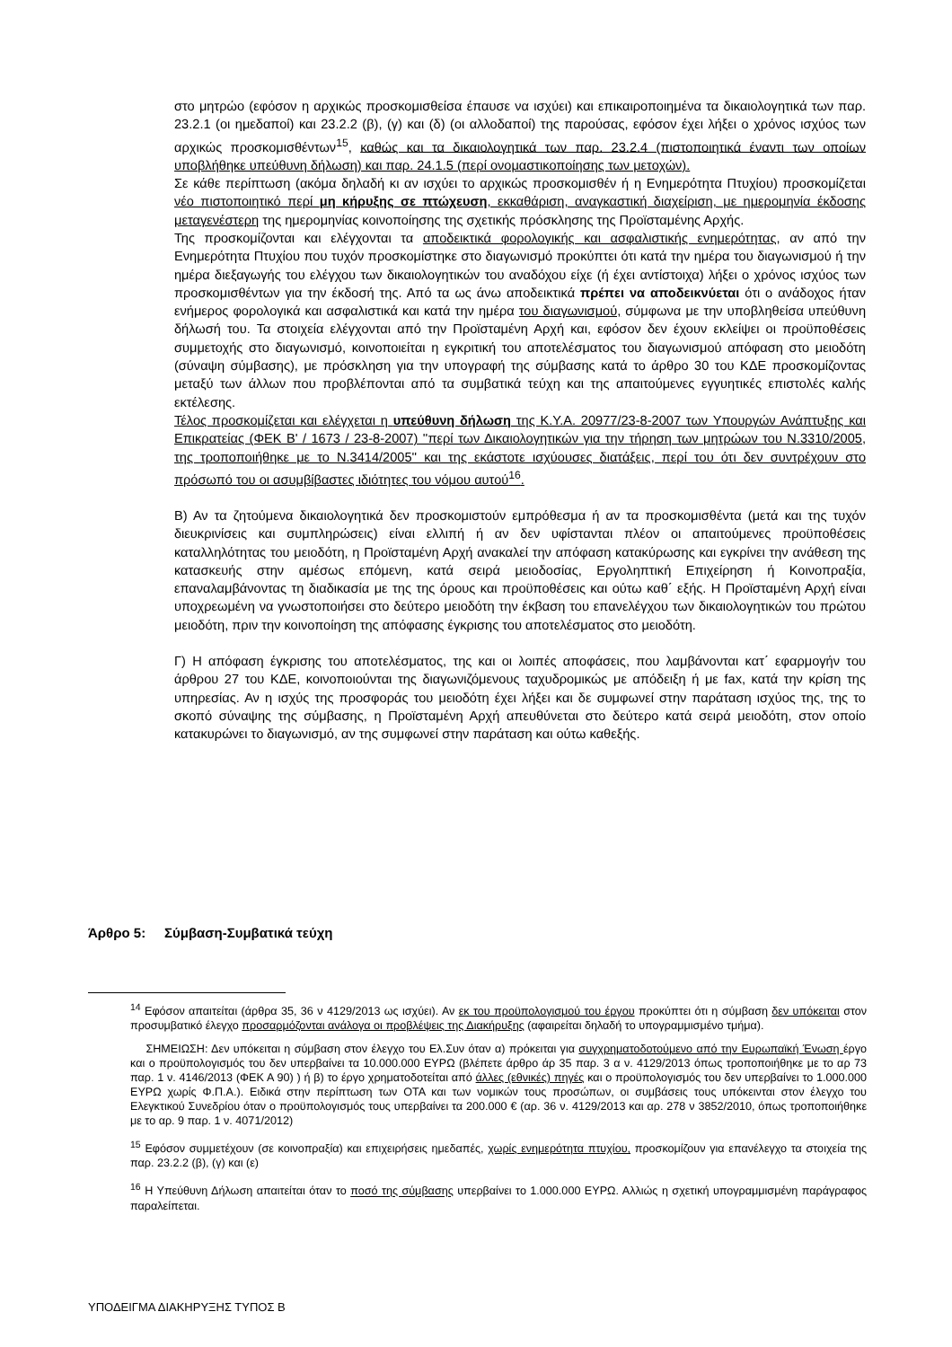στο μητρώο (εφόσον η αρχικώς προσκομισθείσα έπαυσε να ισχύει) και επικαιροποιημένα τα δικαιολογητικά των παρ. 23.2.1 (οι ημεδαποί) και 23.2.2 (β), (γ) και (δ) (οι αλλοδαποί) της παρούσας, εφόσον έχει λήξει ο χρόνος ισχύος των αρχικώς προσκομισθέντων<sup>15</sup>, καθώς και τα δικαιολογητικά των παρ. 23.2.4 (πιστοποιητικά έναντι των οποίων υποβλήθηκε υπεύθυνη δήλωση) και παρ. 24.1.5 (περί ονομαστικοποίησης των μετοχών).
Σε κάθε περίπτωση (ακόμα δηλαδή κι αν ισχύει το αρχικώς προσκομισθέν ή η Ενημερότητα Πτυχίου) προσκομίζεται νέο πιστοποιητικό περί μη κήρυξης σε πτώχευση, εκκαθάριση, αναγκαστική διαχείριση, με ημερομηνία έκδοσης μεταγενέστερη της ημερομηνίας κοινοποίησης της σχετικής πρόσκλησης της Προϊσταμένης Αρχής.
Της προσκομίζονται και ελέγχονται τα αποδεικτικά φορολογικής και ασφαλιστικής ενημερότητας, αν από την Ενημερότητα Πτυχίου που τυχόν προσκομίστηκε στο διαγωνισμό προκύπτει ότι κατά την ημέρα του διαγωνισμού ή την ημέρα διεξαγωγής του ελέγχου των δικαιολογητικών του αναδόχου είχε (ή έχει αντίστοιχα) λήξει ο χρόνος ισχύος των προσκομισθέντων για την έκδοσή της. Από τα ως άνω αποδεικτικά πρέπει να αποδεικνύεται ότι ο ανάδοχος ήταν ενήμερος φορολογικά και ασφαλιστικά και κατά την ημέρα του διαγωνισμού, σύμφωνα με την υποβληθείσα υπεύθυνη δήλωσή του. Τα στοιχεία ελέγχονται από την Προϊσταμένη Αρχή και, εφόσον δεν έχουν εκλείψει οι προϋποθέσεις συμμετοχής στο διαγωνισμό, κοινοποιείται η εγκριτική του αποτελέσματος του διαγωνισμού απόφαση στο μειοδότη (σύναψη σύμβασης), με πρόσκληση για την υπογραφή της σύμβασης κατά το άρθρο 30 του ΚΔΕ προσκομίζοντας μεταξύ των άλλων που προβλέπονται από τα συμβατικά τεύχη και της απαιτούμενες εγγυητικές επιστολές καλής εκτέλεσης.
Τέλος προσκομίζεται και ελέγχεται η υπεύθυνη δήλωση της Κ.Υ.Α. 20977/23-8-2007 των Υπουργών Ανάπτυξης και Επικρατείας (ΦΕΚ Β' / 1673 / 23-8-2007) ''περί των Δικαιολογητικών για την τήρηση των μητρώων του Ν.3310/2005, της τροποποιήθηκε με το Ν.3414/2005'' και της εκάστοτε ισχύουσες διατάξεις, περί του ότι δεν συντρέχουν στο πρόσωπό του οι ασυμβίβαστες ιδιότητες του νόμου αυτού<sup>16</sup>.
Β) Αν τα ζητούμενα δικαιολογητικά δεν προσκομιστούν εμπρόθεσμα ή αν τα προσκομισθέντα (μετά και της τυχόν διευκρινίσεις και συμπληρώσεις) είναι ελλιπή ή αν δεν υφίστανται πλέον οι απαιτούμενες προϋποθέσεις καταλληλότητας του μειοδότη, η Προϊσταμένη Αρχή ανακαλεί την απόφαση κατακύρωσης και εγκρίνει την ανάθεση της κατασκευής στην αμέσως επόμενη, κατά σειρά μειοδοσίας, Εργοληπτική Επιχείρηση ή Κοινοπραξία, επαναλαμβάνοντας τη διαδικασία με της της όρους και προϋποθέσεις και ούτω καθ΄ εξής. Η Προϊσταμένη Αρχή είναι υποχρεωμένη να γνωστοποιήσει στο δεύτερο μειοδότη την έκβαση του επανελέγχου των δικαιολογητικών του πρώτου μειοδότη, πριν την κοινοποίηση της απόφασης έγκρισης του αποτελέσματος στο μειοδότη.
Γ) Η απόφαση έγκρισης του αποτελέσματος, της και οι λοιπές αποφάσεις, που λαμβάνονται κατ΄ εφαρμογήν του άρθρου 27 του ΚΔΕ, κοινοποιούνται της διαγωνιζόμενους ταχυδρομικώς με απόδειξη ή με fax, κατά την κρίση της υπηρεσίας. Αν η ισχύς της προσφοράς του μειοδότη έχει λήξει και δε συμφωνεί στην παράταση ισχύος της, της το σκοπό σύναψης της σύμβασης, η Προϊσταμένη Αρχή απευθύνεται στο δεύτερο κατά σειρά μειοδότη, στον οποίο κατακυρώνει το διαγωνισμό, αν της συμφωνεί στην παράταση και ούτω καθεξής.
Άρθρο 5: Σύμβαση-Συμβατικά τεύχη
<sup>14</sup> Εφόσον απαιτείται (άρθρα 35, 36 ν 4129/2013 ως ισχύει). Αν εκ του προϋπολογισμού του έργου προκύπτει ότι η σύμβαση δεν υπόκειται στον προσυμβατικό έλεγχο προσαρμόζονται ανάλογα οι προβλέψεις της Διακήρυξης (αφαιρείται δηλαδή το υπογραμμισμένο τμήμα).
ΣΗΜΕΙΩΣΗ: Δεν υπόκειται η σύμβαση στον έλεγχο του Ελ.Συν όταν α) πρόκειται για συγχρηματοδοτούμενο από την Ευρωπαϊκή Ένωση έργο και ο προϋπολογισμός του δεν υπερβαίνει τα 10.000.000 ΕΥΡΩ (βλέπετε άρθρο άρ 35 παρ. 3 α ν. 4129/2013 όπως τροποποιήθηκε με το αρ 73 παρ. 1 ν. 4146/2013 (ΦΕΚ Α 90) ) ή β) το έργο χρηματοδοτείται από άλλες (εθνικές) πηγές και ο προϋπολογισμός του δεν υπερβαίνει το 1.000.000 ΕΥΡΩ χωρίς Φ.Π.Α.). Ειδικά στην περίπτωση των ΟΤΑ και των νομικών τους προσώπων, οι συμβάσεις τους υπόκεινται στον έλεγχο του Ελεγκτικού Συνεδρίου όταν ο προϋπολογισμός τους υπερβαίνει τα 200.000 € (αρ. 36 ν. 4129/2013 και αρ. 278 ν 3852/2010, όπως τροποποιήθηκε με το αρ. 9 παρ. 1 ν. 4071/2012)
<sup>15</sup> Εφόσον συμμετέχουν (σε κοινοπραξία) και επιχειρήσεις ημεδαπές, χωρίς ενημερότητα πτυχίου, προσκομίζουν για επανέλεγχο τα στοιχεία της παρ. 23.2.2 (β), (γ) και (ε)
<sup>16</sup> Η Υπεύθυνη Δήλωση απαιτείται όταν το ποσό της σύμβασης υπερβαίνει το 1.000.000 ΕΥΡΩ. Αλλιώς η σχετική υπογραμμισμένη παράγραφος παραλείπεται.
ΥΠΟΔΕΙΓΜΑ ΔΙΑΚΗΡΥΞΗΣ ΤΥΠΟΣ Β